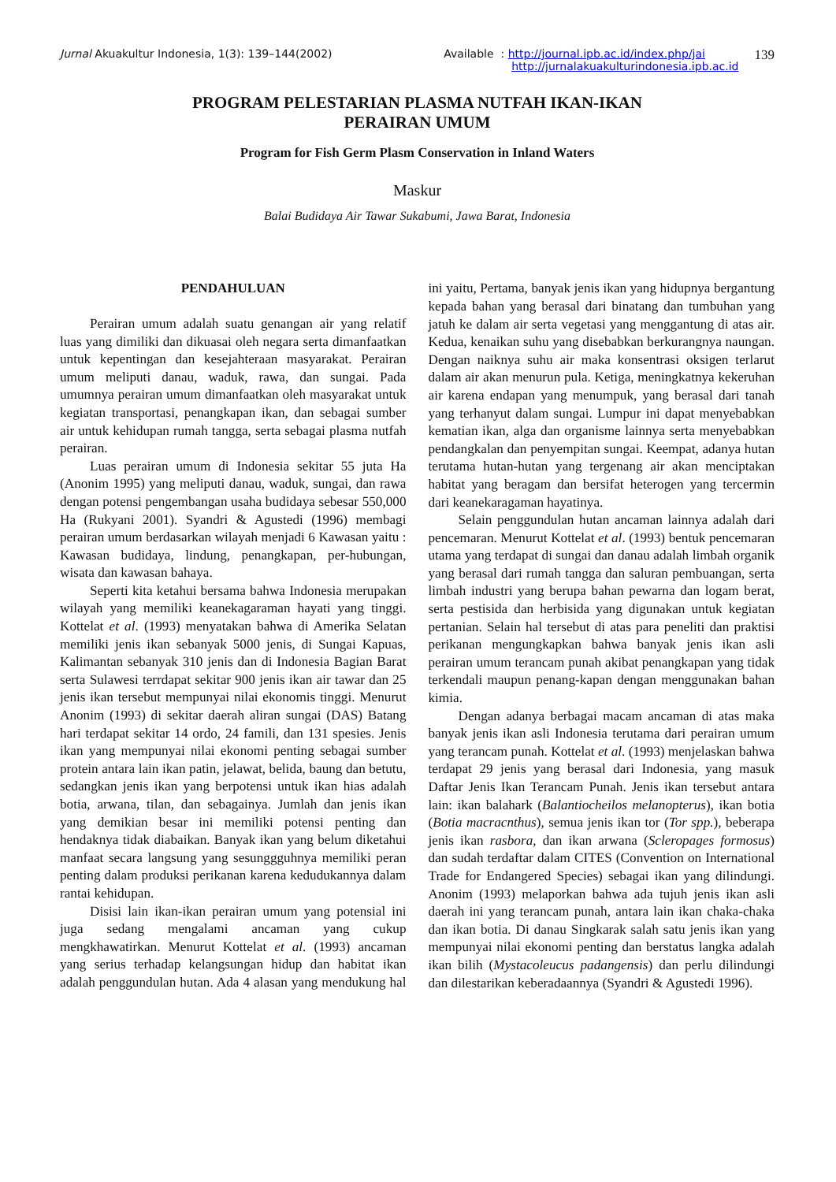Jurnal Akuakultur Indonesia, 1(3): 139–144(2002)
Available : http://journal.ipb.ac.id/index.php/jai
http://jurnalakuakulturindonesia.ipb.ac.id
139
PROGRAM PELESTARIAN PLASMA NUTFAH IKAN-IKAN
PERAIRAN UMUM
Program for Fish Germ Plasm Conservation in Inland Waters
Maskur
Balai Budidaya Air Tawar Sukabumi, Jawa Barat, Indonesia
PENDAHULUAN
Perairan umum adalah suatu genangan air yang relatif luas yang dimiliki dan dikuasai oleh negara serta dimanfaatkan untuk kepentingan dan kesejahteraan masyarakat. Perairan umum meliputi danau, waduk, rawa, dan sungai. Pada umumnya perairan umum dimanfaatkan oleh masyarakat untuk kegiatan transportasi, penangkapan ikan, dan sebagai sumber air untuk kehidupan rumah tangga, serta sebagai plasma nutfah perairan.
Luas perairan umum di Indonesia sekitar 55 juta Ha (Anonim 1995) yang meliputi danau, waduk, sungai, dan rawa dengan potensi pengembangan usaha budidaya sebesar 550,000 Ha (Rukyani 2001). Syandri & Agustedi (1996) membagi perairan umum berdasarkan wilayah menjadi 6 Kawasan yaitu : Kawasan budidaya, lindung, penangkapan, per-hubungan, wisata dan kawasan bahaya.
Seperti kita ketahui bersama bahwa Indonesia merupakan wilayah yang memiliki keanekagaraman hayati yang tinggi. Kottelat et al. (1993) menyatakan bahwa di Amerika Selatan memiliki jenis ikan sebanyak 5000 jenis, di Sungai Kapuas, Kalimantan sebanyak 310 jenis dan di Indonesia Bagian Barat serta Sulawesi terrdapat sekitar 900 jenis ikan air tawar dan 25 jenis ikan tersebut mempunyai nilai ekonomis tinggi. Menurut Anonim (1993) di sekitar daerah aliran sungai (DAS) Batang hari terdapat sekitar 14 ordo, 24 famili, dan 131 spesies. Jenis ikan yang mempunyai nilai ekonomi penting sebagai sumber protein antara lain ikan patin, jelawat, belida, baung dan betutu, sedangkan jenis ikan yang berpotensi untuk ikan hias adalah botia, arwana, tilan, dan sebagainya. Jumlah dan jenis ikan yang demikian besar ini memiliki potensi penting dan hendaknya tidak diabaikan. Banyak ikan yang belum diketahui manfaat secara langsung yang sesunggguhnya memiliki peran penting dalam produksi perikanan karena kedudukannya dalam rantai kehidupan.
Disisi lain ikan-ikan perairan umum yang potensial ini juga sedang mengalami ancaman yang cukup mengkhawatirkan. Menurut Kottelat et al. (1993) ancaman yang serius terhadap kelangsungan hidup dan habitat ikan adalah penggundulan hutan. Ada 4 alasan yang mendukung hal ini yaitu, Pertama, banyak jenis ikan yang hidupnya bergantung kepada bahan yang berasal dari binatang dan tumbuhan yang jatuh ke dalam air serta vegetasi yang menggantung di atas air. Kedua, kenaikan suhu yang disebabkan berkurangnya naungan. Dengan naiknya suhu air maka konsentrasi oksigen terlarut dalam air akan menurun pula. Ketiga, meningkatnya kekeruhan air karena endapan yang menumpuk, yang berasal dari tanah yang terhanyut dalam sungai. Lumpur ini dapat menyebabkan kematian ikan, alga dan organisme lainnya serta menyebabkan pendangkalan dan penyempitan sungai. Keempat, adanya hutan terutama hutan-hutan yang tergenang air akan menciptakan habitat yang beragam dan bersifat heterogen yang tercermin dari keanekaragaman hayatinya.
Selain penggundulan hutan ancaman lainnya adalah dari pencemaran. Menurut Kottelat et al. (1993) bentuk pencemaran utama yang terdapat di sungai dan danau adalah limbah organik yang berasal dari rumah tangga dan saluran pembuangan, serta limbah industri yang berupa bahan pewarna dan logam berat, serta pestisida dan herbisida yang digunakan untuk kegiatan pertanian. Selain hal tersebut di atas para peneliti dan praktisi perikanan mengungkapkan bahwa banyak jenis ikan asli perairan umum terancam punah akibat penangkapan yang tidak terkendali maupun penang-kapan dengan menggunakan bahan kimia.
Dengan adanya berbagai macam ancaman di atas maka banyak jenis ikan asli Indonesia terutama dari perairan umum yang terancam punah. Kottelat et al. (1993) menjelaskan bahwa terdapat 29 jenis yang berasal dari Indonesia, yang masuk Daftar Jenis Ikan Terancam Punah. Jenis ikan tersebut antara lain: ikan balahark (Balantiocheilos melanopterus), ikan botia (Botia macracnthus), semua jenis ikan tor (Tor spp.), beberapa jenis ikan rasbora, dan ikan arwana (Scleropages formosus) dan sudah terdaftar dalam CITES (Convention on International Trade for Endangered Species) sebagai ikan yang dilindungi. Anonim (1993) melaporkan bahwa ada tujuh jenis ikan asli daerah ini yang terancam punah, antara lain ikan chaka-chaka dan ikan botia. Di danau Singkarak salah satu jenis ikan yang mempunyai nilai ekonomi penting dan berstatus langka adalah ikan bilih (Mystacoleucus padangensis) dan perlu dilindungi dan dilestarikan keberadaannya (Syandri & Agustedi 1996).